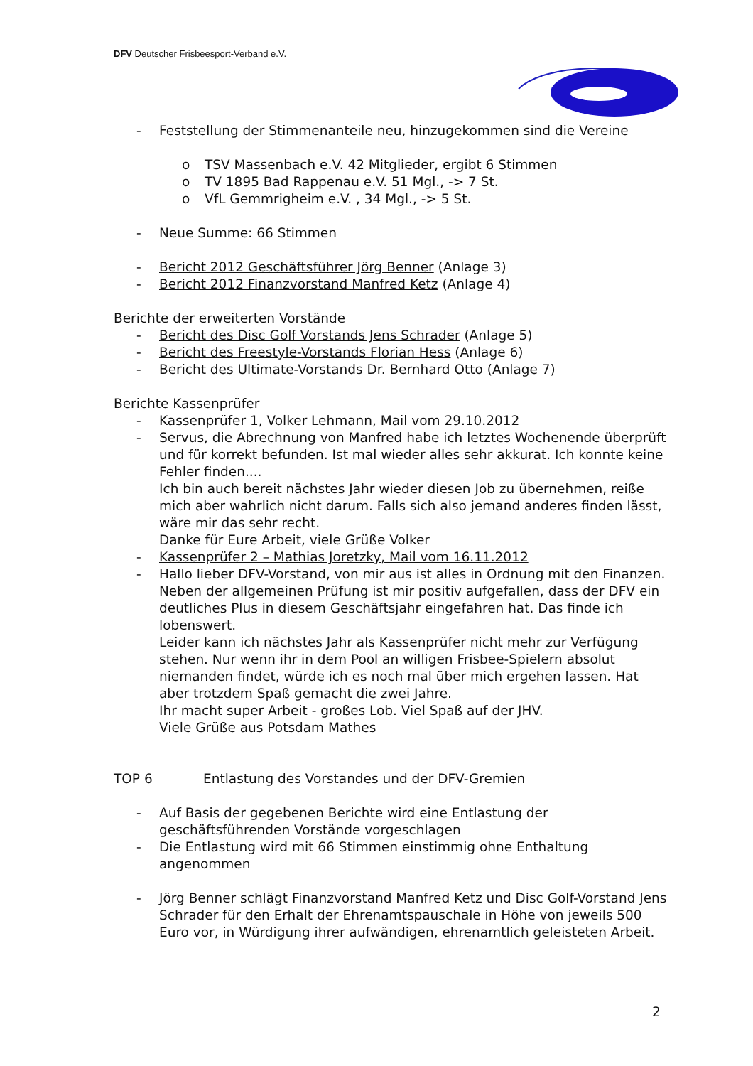DFV Deutscher Frisbeesport-Verband e.V.
- Feststellung der Stimmenanteile neu, hinzugekommen sind die Vereine
o TSV Massenbach e.V. 42 Mitglieder, ergibt 6 Stimmen
o TV 1895 Bad Rappenau e.V. 51 Mgl., -> 7 St.
o VfL Gemmrigheim e.V. , 34 Mgl., -> 5 St.
- Neue Summe: 66 Stimmen
- Bericht 2012 Geschäftsführer Jörg Benner (Anlage 3)
- Bericht 2012 Finanzvorstand Manfred Ketz (Anlage 4)
Berichte der erweiterten Vorstände
- Bericht des Disc Golf Vorstands Jens Schrader (Anlage 5)
- Bericht des Freestyle-Vorstands Florian Hess (Anlage 6)
- Bericht des Ultimate-Vorstands Dr. Bernhard Otto (Anlage 7)
Berichte Kassenprüfer
- Kassenprüfer 1, Volker Lehmann, Mail vom 29.10.2012
- Servus, die Abrechnung von Manfred habe ich letztes Wochenende überprüft und für korrekt befunden. Ist mal wieder alles sehr akkurat. Ich konnte keine Fehler finden....
Ich bin auch bereit nächstes Jahr wieder diesen Job zu übernehmen, reiße mich aber wahrlich nicht darum. Falls sich also jemand anderes finden lässt, wäre mir das sehr recht.
Danke für Eure Arbeit, viele Grüße Volker
- Kassenprüfer 2 – Mathias Joretzky, Mail vom 16.11.2012
- Hallo lieber DFV-Vorstand, von mir aus ist alles in Ordnung mit den Finanzen. Neben der allgemeinen Prüfung ist mir positiv aufgefallen, dass der DFV ein deutliches Plus in diesem Geschäftsjahr eingefahren hat. Das finde ich lobenswert.
Leider kann ich nächstes Jahr als Kassenprüfer nicht mehr zur Verfügung stehen. Nur wenn ihr in dem Pool an willigen Frisbee-Spielern absolut niemanden findet, würde ich es noch mal über mich ergehen lassen. Hat aber trotzdem Spaß gemacht die zwei Jahre.
Ihr macht super Arbeit - großes Lob. Viel Spaß auf der JHV.
Viele Grüße aus Potsdam Mathes
TOP 6 Entlastung des Vorstandes und der DFV-Gremien
- Auf Basis der gegebenen Berichte wird eine Entlastung der geschäftsführenden Vorstände vorgeschlagen
- Die Entlastung wird mit 66 Stimmen einstimmig ohne Enthaltung angenommen
- Jörg Benner schlägt Finanzvorstand Manfred Ketz und Disc Golf-Vorstand Jens Schrader für den Erhalt der Ehrenamtspauschale in Höhe von jeweils 500 Euro vor, in Würdigung ihrer aufwändigen, ehrenamtlich geleisteten Arbeit.
2